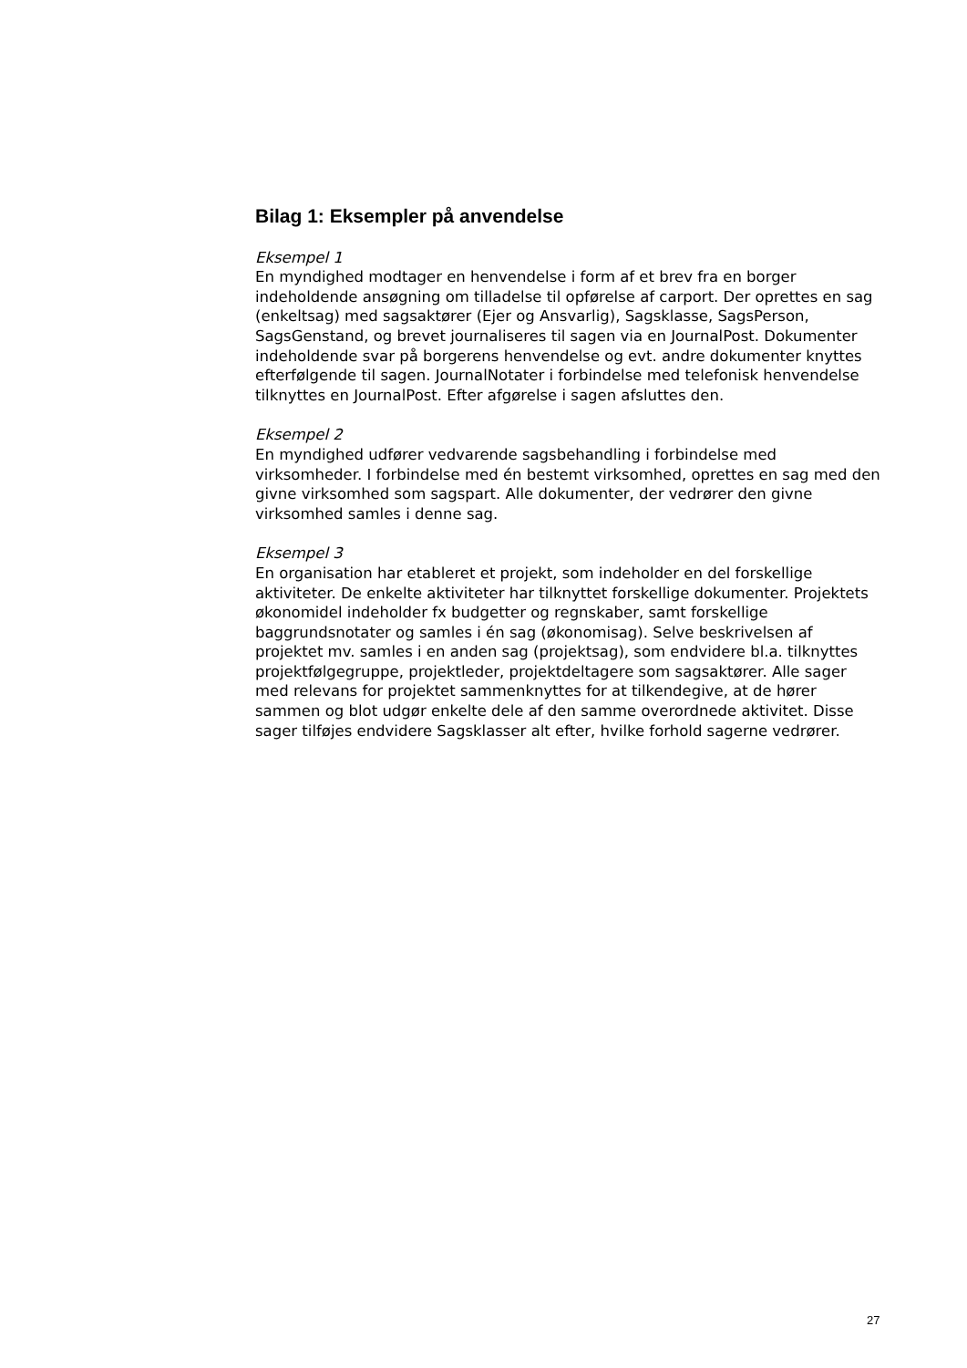Bilag 1: Eksempler på anvendelse
Eksempel 1
En myndighed modtager en henvendelse i form af et brev fra en borger indeholdende ansøgning om tilladelse til opførelse af carport. Der oprettes en sag (enkeltsag) med sagsaktører (Ejer og Ansvarlig), Sagsklasse, SagsPerson, SagsGenstand, og brevet journaliseres til sagen via en JournalPost. Dokumenter indeholdende svar på borgerens henvendelse og evt. andre dokumenter knyttes efterfølgende til sagen. JournalNotater i forbindelse med telefonisk henvendelse tilknyttes en JournalPost. Efter afgørelse i sagen afsluttes den.
Eksempel 2
En myndighed udfører vedvarende sagsbehandling i forbindelse med virksomheder. I forbindelse med én bestemt virksomhed, oprettes en sag med den givne virksomhed som sagspart. Alle dokumenter, der vedrører den givne virksomhed samles i denne sag.
Eksempel 3
En organisation har etableret et projekt, som indeholder en del forskellige aktiviteter. De enkelte aktiviteter har tilknyttet forskellige dokumenter. Projektets økonomidel indeholder fx budgetter og regnskaber, samt forskellige baggrundsnotater og samles i én sag (økonomisag). Selve beskrivelsen af projektet mv. samles i en anden sag (projektsag), som endvidere bl.a. tilknyttes projektfølgegruppe, projektleder, projektdeltagere som sagsaktører. Alle sager med relevans for projektet sammenknyttes for at tilkendegive, at de hører sammen og blot udgør enkelte dele af den samme overordnede aktivitet. Disse sager tilføjes endvidere Sagsklasser alt efter, hvilke forhold sagerne vedrører.
27